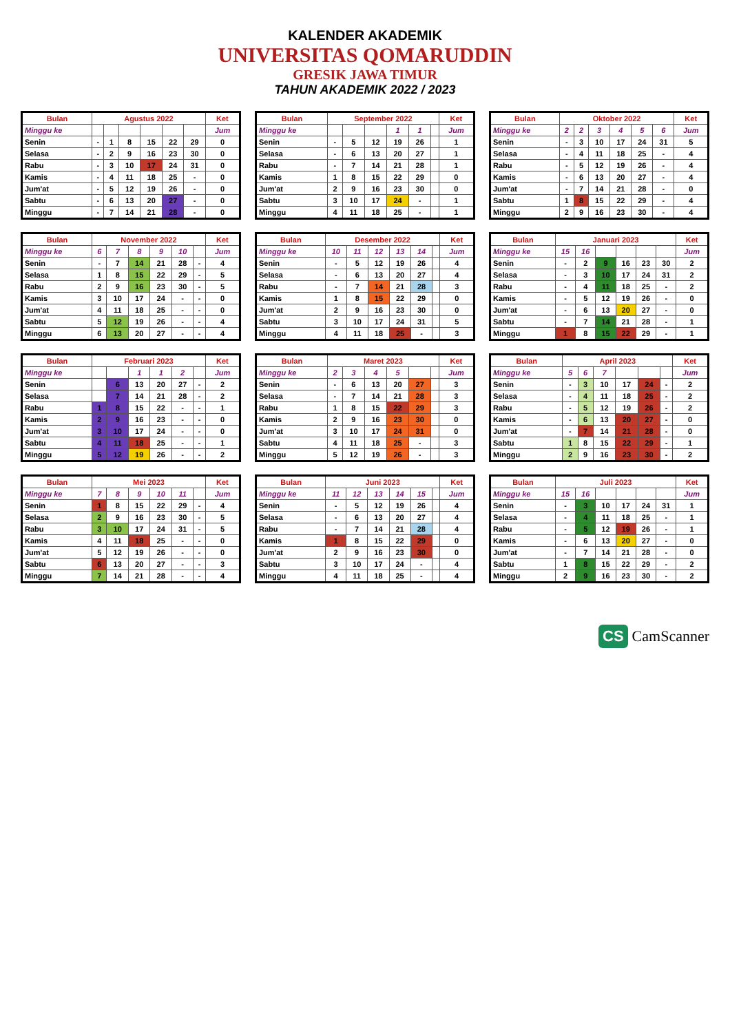KALENDER AKADEMIK
UNIVERSITAS QOMARUDDIN
GRESIK JAWA TIMUR
TAHUN AKADEMIK 2022 / 2023
| Bulan | Agustus 2022 | | | | | | Ket |
| --- | --- | --- | --- | --- | --- | --- | --- |
| Minggu ke | | | | | | | Jum |
| Senin | - | 1 | 8 | 15 | 22 | 29 | 0 |
| Selasa | - | 2 | 9 | 16 | 23 | 30 | 0 |
| Rabu | - | 3 | 10 | 17 | 24 | 31 | 0 |
| Kamis | - | 4 | 11 | 18 | 25 | - | 0 |
| Jum'at | - | 5 | 12 | 19 | 26 | - | 0 |
| Sabtu | - | 6 | 13 | 20 | 27 | - | 0 |
| Minggu | - | 7 | 14 | 21 | 28 | - | 0 |
| Bulan | September 2022 | | | | | | Ket |
| --- | --- | --- | --- | --- | --- | --- | --- |
| Minggu ke | | | | 1 | 1 | | Jum |
| Senin | - | 5 | 12 | 19 | 26 | | 1 |
| Selasa | - | 6 | 13 | 20 | 27 | | 1 |
| Rabu | - | 7 | 14 | 21 | 28 | | 1 |
| Kamis | 1 | 8 | 15 | 22 | 29 | | 0 |
| Jum'at | 2 | 9 | 16 | 23 | 30 | | 0 |
| Sabtu | 3 | 10 | 17 | 24 | - | | 1 |
| Minggu | 4 | 11 | 18 | 25 | - | | 1 |
| Bulan | Oktober 2022 | | | | | | Ket |
| --- | --- | --- | --- | --- | --- | --- | --- |
| Minggu ke | 2 | 2 | 3 | 4 | 5 | 6 | Jum |
| Senin | - | 3 | 10 | 17 | 24 | 31 | 5 |
| Selasa | - | 4 | 11 | 18 | 25 | - | 4 |
| Rabu | - | 5 | 12 | 19 | 26 | - | 4 |
| Kamis | - | 6 | 13 | 20 | 27 | - | 4 |
| Jum'at | - | 7 | 14 | 21 | 28 | - | 0 |
| Sabtu | 1 | 8 | 15 | 22 | 29 | - | 4 |
| Minggu | 2 | 9 | 16 | 23 | 30 | - | 4 |
| Bulan | November 2022 | | | | | | Ket |
| --- | --- | --- | --- | --- | --- | --- | --- |
| Minggu ke | 6 | 7 | 8 | 9 | 10 | | Jum |
| Senin | - | 7 | 14 | 21 | 28 | - | 4 |
| Selasa | 1 | 8 | 15 | 22 | 29 | - | 5 |
| Rabu | 2 | 9 | 16 | 23 | 30 | - | 5 |
| Kamis | 3 | 10 | 17 | 24 | - | - | 0 |
| Jum'at | 4 | 11 | 18 | 25 | - | - | 0 |
| Sabtu | 5 | 12 | 19 | 26 | - | - | 4 |
| Minggu | 6 | 13 | 20 | 27 | - | - | 4 |
| Bulan | Desember 2022 | | | | | | Ket |
| --- | --- | --- | --- | --- | --- | --- | --- |
| Minggu ke | 10 | 11 | 12 | 13 | 14 | | Jum |
| Senin | - | 5 | 12 | 19 | 26 | | 4 |
| Selasa | - | 6 | 13 | 20 | 27 | | 4 |
| Rabu | - | 7 | 14 | 21 | 28 | | 3 |
| Kamis | 1 | 8 | 15 | 22 | 29 | | 0 |
| Jum'at | 2 | 9 | 16 | 23 | 30 | | 0 |
| Sabtu | 3 | 10 | 17 | 24 | 31 | | 5 |
| Minggu | 4 | 11 | 18 | 25 | - | | 3 |
| Bulan | Januari 2023 | | | | | | Ket |
| --- | --- | --- | --- | --- | --- | --- | --- |
| Minggu ke | 15 | 16 | | | | | Jum |
| Senin | - | 2 | 9 | 16 | 23 | 30 | 2 |
| Selasa | - | 3 | 10 | 17 | 24 | 31 | 2 |
| Rabu | - | 4 | 11 | 18 | 25 | - | 2 |
| Kamis | - | 5 | 12 | 19 | 26 | - | 0 |
| Jum'at | - | 6 | 13 | 20 | 27 | - | 0 |
| Sabtu | - | 7 | 14 | 21 | 28 | - | 1 |
| Minggu | 1 | 8 | 15 | 22 | 29 | - | 1 |
| Bulan | Februari 2023 | | | | | | Ket |
| --- | --- | --- | --- | --- | --- | --- | --- |
| Minggu ke | | | 1 | 1 | 2 | | Jum |
| Senin | | 6 | 13 | 20 | 27 | - | 2 |
| Selasa | | 7 | 14 | 21 | 28 | - | 2 |
| Rabu | 1 | 8 | 15 | 22 | - | - | 1 |
| Kamis | 2 | 9 | 16 | 23 | - | - | 0 |
| Jum'at | 3 | 10 | 17 | 24 | - | - | 0 |
| Sabtu | 4 | 11 | 18 | 25 | - | - | 1 |
| Minggu | 5 | 12 | 19 | 26 | - | - | 2 |
| Bulan | Maret 2023 | | | | | | Ket |
| --- | --- | --- | --- | --- | --- | --- | --- |
| Minggu ke | 2 | 3 | 4 | 5 | | | Jum |
| Senin | - | 6 | 13 | 20 | 27 | | 3 |
| Selasa | - | 7 | 14 | 21 | 28 | | 3 |
| Rabu | 1 | 8 | 15 | 22 | 29 | | 3 |
| Kamis | 2 | 9 | 16 | 23 | 30 | | 0 |
| Jum'at | 3 | 10 | 17 | 24 | 31 | | 0 |
| Sabtu | 4 | 11 | 18 | 25 | - | | 3 |
| Minggu | 5 | 12 | 19 | 26 | - | | 3 |
| Bulan | April 2023 | | | | | | Ket |
| --- | --- | --- | --- | --- | --- | --- | --- |
| Minggu ke | 5 | 6 | 7 | | | | Jum |
| Senin | - | 3 | 10 | 17 | 24 | - | 2 |
| Selasa | - | 4 | 11 | 18 | 25 | - | 2 |
| Rabu | - | 5 | 12 | 19 | 26 | - | 2 |
| Kamis | - | 6 | 13 | 20 | 27 | - | 0 |
| Jum'at | - | 7 | 14 | 21 | 28 | - | 0 |
| Sabtu | 1 | 8 | 15 | 22 | 29 | - | 1 |
| Minggu | 2 | 9 | 16 | 23 | 30 | - | 2 |
| Bulan | Mei 2023 | | | | | | Ket |
| --- | --- | --- | --- | --- | --- | --- | --- |
| Minggu ke | 7 | 8 | 9 | 10 | 11 | | Jum |
| Senin | 1 | 8 | 15 | 22 | 29 | - | 4 |
| Selasa | 2 | 9 | 16 | 23 | 30 | - | 5 |
| Rabu | 3 | 10 | 17 | 24 | 31 | - | 5 |
| Kamis | 4 | 11 | 18 | 25 | - | - | 0 |
| Jum'at | 5 | 12 | 19 | 26 | - | - | 0 |
| Sabtu | 6 | 13 | 20 | 27 | - | - | 3 |
| Minggu | 7 | 14 | 21 | 28 | - | - | 4 |
| Bulan | Juni 2023 | | | | | | Ket |
| --- | --- | --- | --- | --- | --- | --- | --- |
| Minggu ke | 11 | 12 | 13 | 14 | 15 | | Jum |
| Senin | - | 5 | 12 | 19 | 26 | | 4 |
| Selasa | - | 6 | 13 | 20 | 27 | | 4 |
| Rabu | - | 7 | 14 | 21 | 28 | | 4 |
| Kamis | 1 | 8 | 15 | 22 | 29 | | 0 |
| Jum'at | 2 | 9 | 16 | 23 | 30 | | 0 |
| Sabtu | 3 | 10 | 17 | 24 | - | | 4 |
| Minggu | 4 | 11 | 18 | 25 | - | | 4 |
| Bulan | Juli 2023 | | | | | | Ket |
| --- | --- | --- | --- | --- | --- | --- | --- |
| Minggu ke | 15 | 16 | | | | | Jum |
| Senin | - | 3 | 10 | 17 | 24 | 31 | 1 |
| Selasa | - | 4 | 11 | 18 | 25 | - | 1 |
| Rabu | - | 5 | 12 | 19 | 26 | - | 1 |
| Kamis | - | 6 | 13 | 20 | 27 | - | 0 |
| Jum'at | - | 7 | 14 | 21 | 28 | - | 0 |
| Sabtu | 1 | 8 | 15 | 22 | 29 | - | 2 |
| Minggu | 2 | 9 | 16 | 23 | 30 | - | 2 |
CS CamScanner